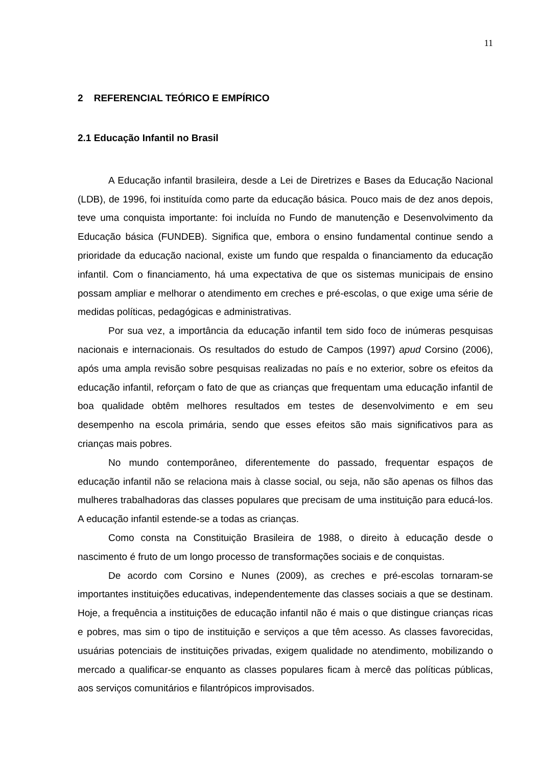11
2 REFERENCIAL TEÓRICO E EMPÍRICO
2.1 Educação Infantil no Brasil
A Educação infantil brasileira, desde a Lei de Diretrizes e Bases da Educação Nacional (LDB), de 1996, foi instituída como parte da educação básica. Pouco mais de dez anos depois, teve uma conquista importante: foi incluída no Fundo de manutenção e Desenvolvimento da Educação básica (FUNDEB). Significa que, embora o ensino fundamental continue sendo a prioridade da educação nacional, existe um fundo que respalda o financiamento da educação infantil. Com o financiamento, há uma expectativa de que os sistemas municipais de ensino possam ampliar e melhorar o atendimento em creches e pré-escolas, o que exige uma série de medidas políticas, pedagógicas e administrativas.
Por sua vez, a importância da educação infantil tem sido foco de inúmeras pesquisas nacionais e internacionais. Os resultados do estudo de Campos (1997) apud Corsino (2006), após uma ampla revisão sobre pesquisas realizadas no país e no exterior, sobre os efeitos da educação infantil, reforçam o fato de que as crianças que frequentam uma educação infantil de boa qualidade obtêm melhores resultados em testes de desenvolvimento e em seu desempenho na escola primária, sendo que esses efeitos são mais significativos para as crianças mais pobres.
No mundo contemporâneo, diferentemente do passado, frequentar espaços de educação infantil não se relaciona mais à classe social, ou seja, não são apenas os filhos das mulheres trabalhadoras das classes populares que precisam de uma instituição para educá-los. A educação infantil estende-se a todas as crianças.
Como consta na Constituição Brasileira de 1988, o direito à educação desde o nascimento é fruto de um longo processo de transformações sociais e de conquistas.
De acordo com Corsino e Nunes (2009), as creches e pré-escolas tornaram-se importantes instituições educativas, independentemente das classes sociais a que se destinam. Hoje, a frequência a instituições de educação infantil não é mais o que distingue crianças ricas e pobres, mas sim o tipo de instituição e serviços a que têm acesso. As classes favorecidas, usuárias potenciais de instituições privadas, exigem qualidade no atendimento, mobilizando o mercado a qualificar-se enquanto as classes populares ficam à mercê das políticas públicas, aos serviços comunitários e filantrópicos improvisados.